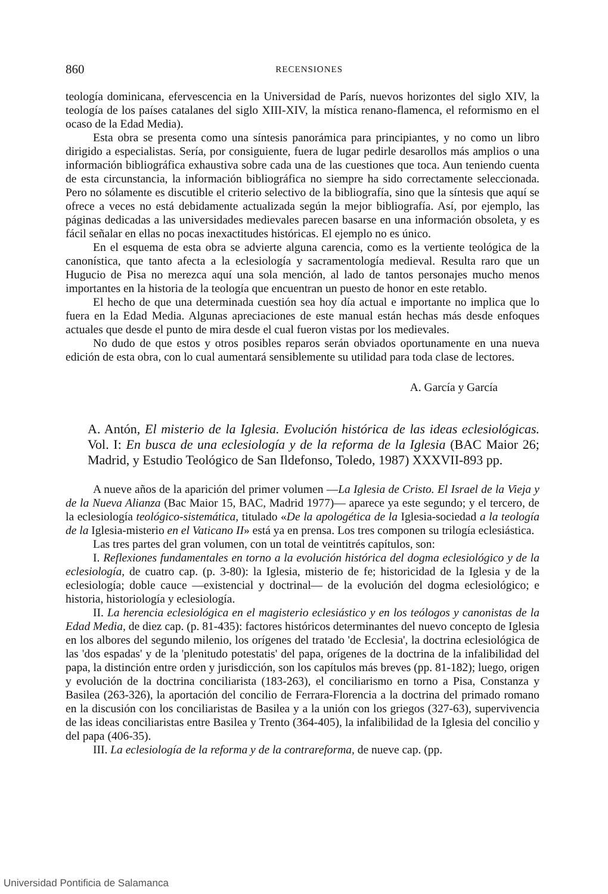860 RECENSIONES
teología dominicana, efervescencia en la Universidad de París, nuevos horizontes del siglo XIV, la teología de los países catalanes del siglo XIII-XIV, la mística renano-flamenca, el reformismo en el ocaso de la Edad Media).
Esta obra se presenta como una síntesis panorámica para principiantes, y no como un libro dirigido a especialistas. Sería, por consiguiente, fuera de lugar pedirle desarollos más amplios o una información bibliográfica exhaustiva sobre cada una de las cuestiones que toca. Aun teniendo cuenta de esta circunstancia, la información bibliográfica no siempre ha sido correctamente seleccionada. Pero no sólamente es discutible el criterio selectivo de la bibliografía, sino que la síntesis que aquí se ofrece a veces no está debidamente actualizada según la mejor bibliografía. Así, por ejemplo, las páginas dedicadas a las universidades medievales parecen basarse en una información obsoleta, y es fácil señalar en ellas no pocas inexactitudes históricas. El ejemplo no es único.
En el esquema de esta obra se advierte alguna carencia, como es la vertiente teológica de la canonística, que tanto afecta a la eclesiología y sacramentología medieval. Resulta raro que un Hugucio de Pisa no merezca aquí una sola mención, al lado de tantos personajes mucho menos importantes en la historia de la teología que encuentran un puesto de honor en este retablo.
El hecho de que una determinada cuestión sea hoy día actual e importante no implica que lo fuera en la Edad Media. Algunas apreciaciones de este manual están hechas más desde enfoques actuales que desde el punto de mira desde el cual fueron vistas por los medievales.
No dudo de que estos y otros posibles reparos serán obviados oportunamente en una nueva edición de esta obra, con lo cual aumentará sensiblemente su utilidad para toda clase de lectores.
A. García y García
A. Antón, El misterio de la Iglesia. Evolución histórica de las ideas eclesiológicas. Vol. I: En busca de una eclesiología y de la reforma de la Iglesia (BAC Maior 26; Madrid, y Estudio Teológico de San Ildefonso, Toledo, 1987) XXXVII-893 pp.
A nueve años de la aparición del primer volumen —La Iglesia de Cristo. El Israel de la Vieja y de la Nueva Alianza (Bac Maior 15, BAC, Madrid 1977)— aparece ya este segundo; y el tercero, de la eclesiología teológico-sistemática, titulado «De la apologética de la Iglesia-sociedad a la teología de la Iglesia-misterio en el Vaticano II» está ya en prensa. Los tres componen su trilogía eclesiástica.
Las tres partes del gran volumen, con un total de veintitrés capítulos, son:
I. Reflexiones fundamentales en torno a la evolución histórica del dogma eclesiológico y de la eclesiología, de cuatro cap. (p. 3-80): la Iglesia, misterio de fe; historicidad de la Iglesia y de la eclesiología; doble cauce —existencial y doctrinal— de la evolución del dogma eclesiológico; e historia, historiología y eclesiología.
II. La herencia eclesiológica en el magisterio eclesiástico y en los teólogos y canonistas de la Edad Media, de diez cap. (p. 81-435): factores históricos determinantes del nuevo concepto de Iglesia en los albores del segundo milenio, los orígenes del tratado 'de Ecclesia', la doctrina eclesiológica de las 'dos espadas' y de la 'plenitudo potestatis' del papa, orígenes de la doctrina de la infalibilidad del papa, la distinción entre orden y jurisdicción, son los capítulos más breves (pp. 81-182); luego, origen y evolución de la doctrina conciliarista (183-263), el conciliarismo en torno a Pisa, Constanza y Basilea (263-326), la aportación del concilio de Ferrara-Florencia a la doctrina del primado romano en la discusión con los conciliaristas de Basilea y a la unión con los griegos (327-63), supervivencia de las ideas conciliaristas entre Basilea y Trento (364-405), la infalibilidad de la Iglesia del concilio y del papa (406-35).
III. La eclesiología de la reforma y de la contrareforma, de nueve cap. (pp.
Universidad Pontificia de Salamanca